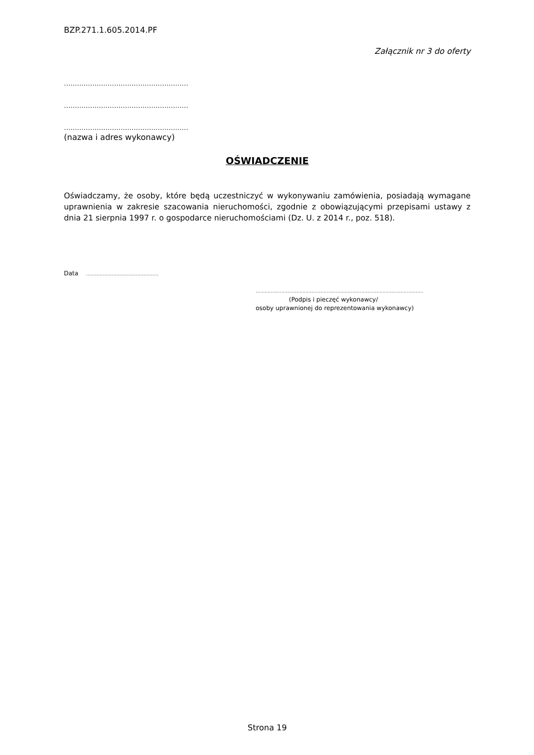BZP.271.1.605.2014.PF
Załącznik nr 3 do oferty
…………………………………………………
…………………………………………………
…………………………………………………
(nazwa i adres wykonawcy)
OŚWIADCZENIE
Oświadczamy, że osoby, które będą uczestniczyć w wykonywaniu zamówienia, posiadają wymagane uprawnienia w zakresie szacowania nieruchomości, zgodnie z obowiązującymi przepisami ustawy z dnia 21 sierpnia 1997 r. o gospodarce nieruchomościami (Dz. U. z 2014 r., poz. 518).
Data …………………………………………
…………………………………………………………………………………………………
(Podpis i pieczęć wykonawcy/
osoby uprawnionej do reprezentowania wykonawcy)
Strona 19